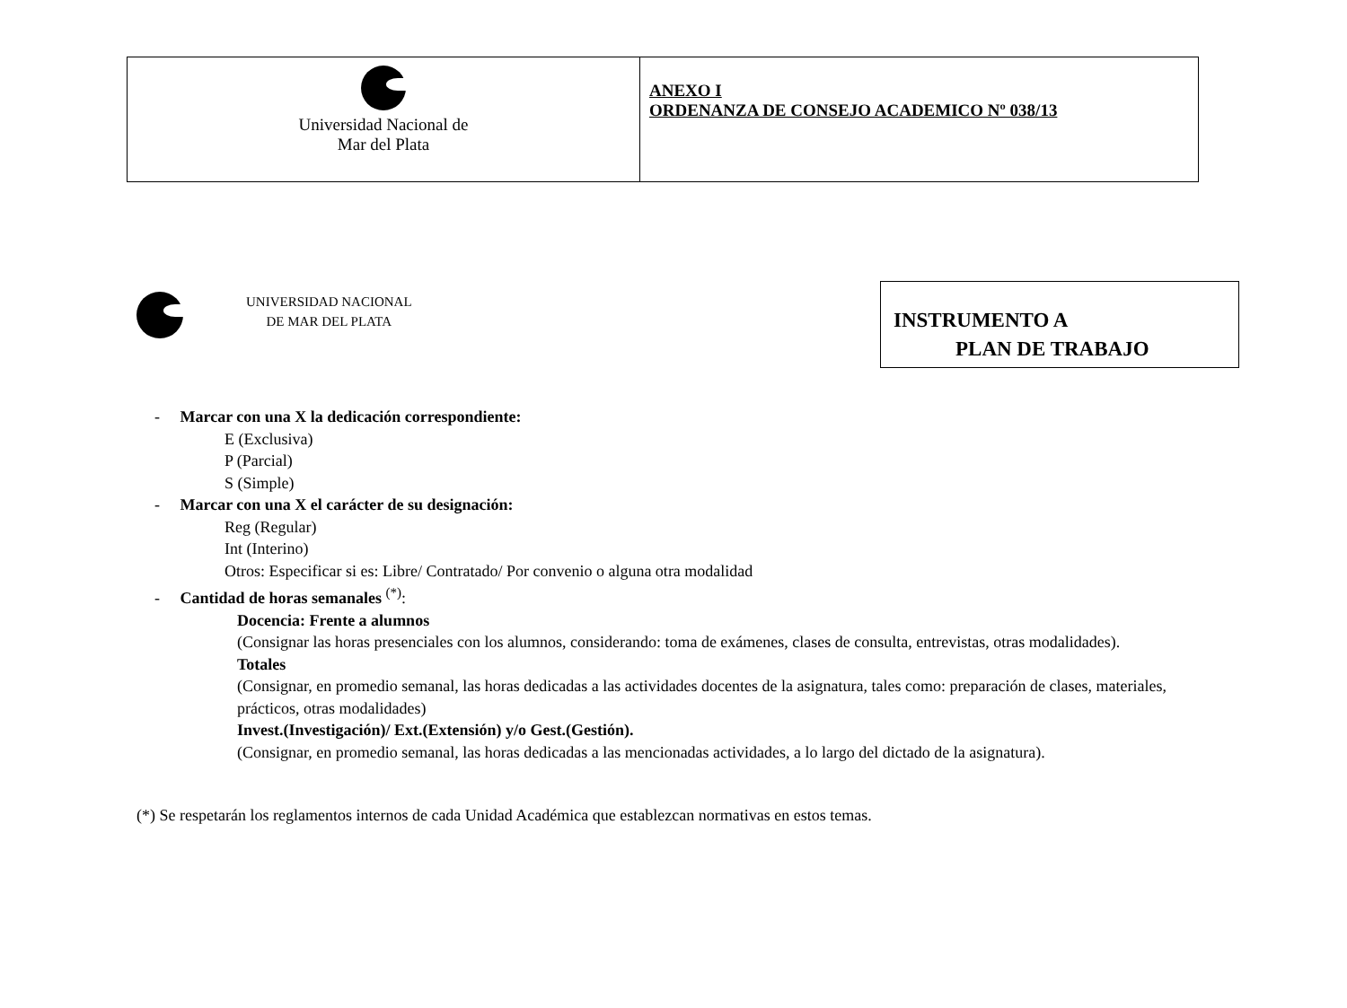| Universidad Nacional de Mar del Plata | ANEXO I ORDENANZA DE CONSEJO ACADEMICO Nº 038/13 |
UNIVERSIDAD NACIONAL
DE MAR DEL PLATA
INSTRUMENTO A
PLAN DE TRABAJO
- Marcar con una X la dedicación correspondiente:
E (Exclusiva)
P (Parcial)
S (Simple)
- Marcar con una X el carácter de su designación:
Reg (Regular)
Int (Interino)
Otros: Especificar si es: Libre/ Contratado/ Por convenio o alguna otra modalidad
- Cantidad de horas semanales <sup>(*)</sup>:
Docencia: Frente a alumnos
(Consignar las horas presenciales con los alumnos, considerando: toma de exámenes, clases de consulta, entrevistas, otras modalidades).
Totales
(Consignar, en promedio semanal, las horas dedicadas a las actividades docentes de la asignatura, tales como: preparación de clases, materiales, prácticos, otras modalidades)
Invest.(Investigación)/ Ext.(Extensión) y/o Gest.(Gestión).
(Consignar, en promedio semanal, las horas dedicadas a las mencionadas actividades, a lo largo del dictado de la asignatura).
(*) Se respetarán los reglamentos internos de cada Unidad Académica que establezcan normativas en estos temas.